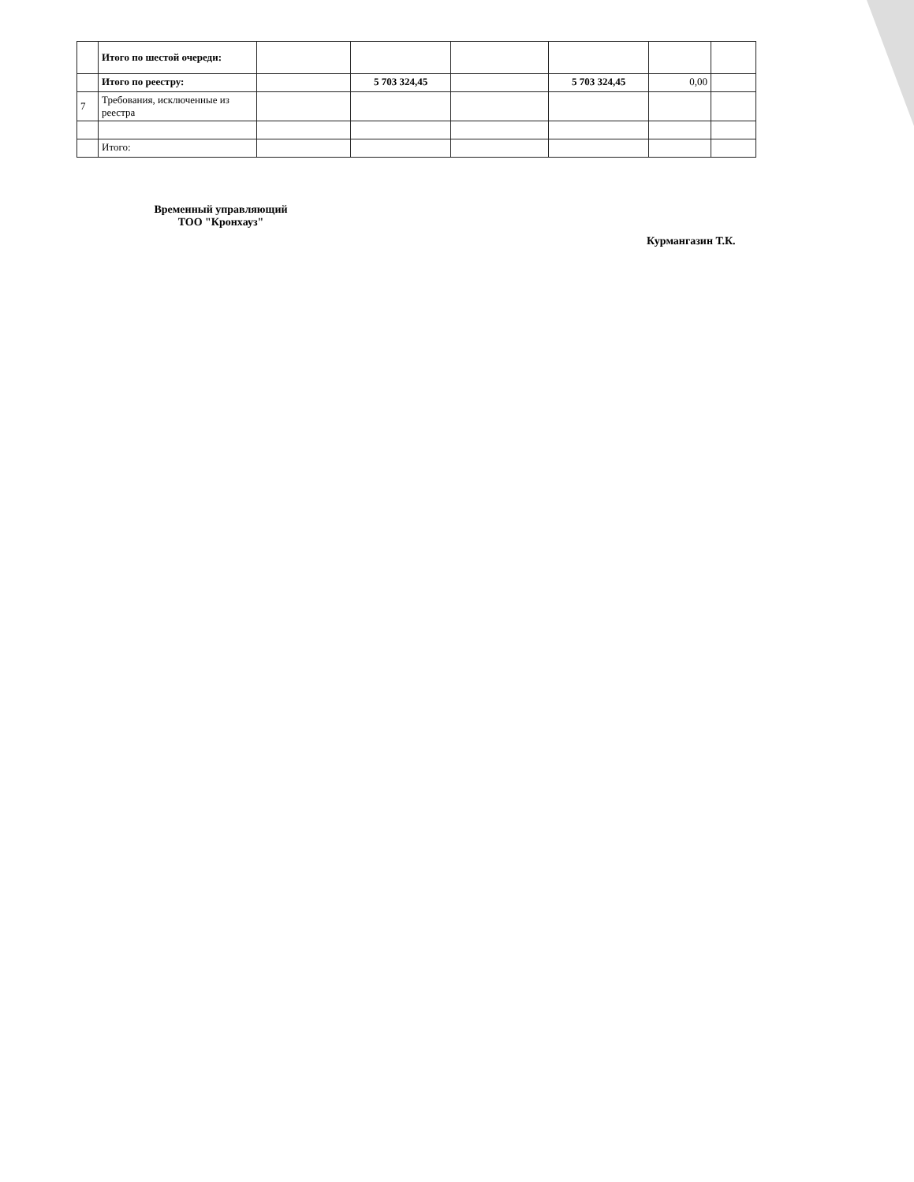| | Итого по шестой очереди: | | | | | | |
| | Итого по реестру: | | 5 703 324,45 | | 5 703 324,45 | 0,00 | |
| 7 | Требования, исключенные из реестра | | | | | | |
| | Итого: | | | | | | |
Временный управляющий
ТОО "Кронхауз"
Курмангазин Т.К.